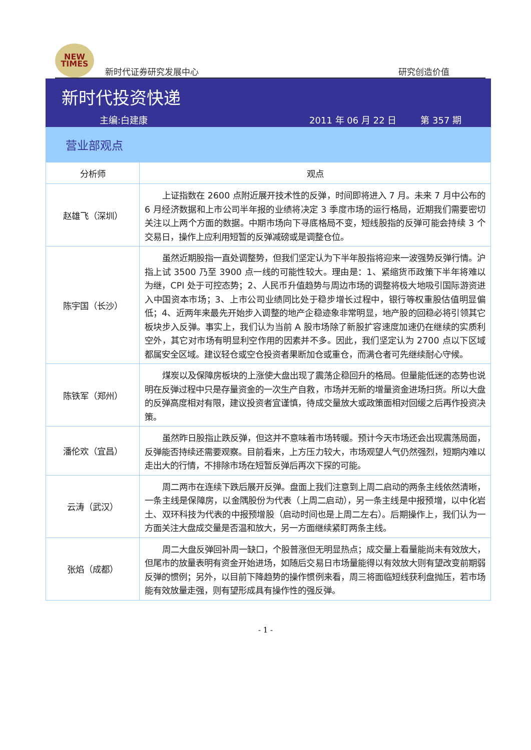NEW
TIMES
新时代证券研究发展中心
研究创造价值
新时代投资快递
主编:白建康 2011 年 06 月 22 日 第 357 期
营业部观点
| 分析师 | 观点 |
| --- | --- |
| 赵雄飞（深圳） | 上证指数在 2600 点附近展开技术性的反弹，时间即将进入 7 月。未来 7 月中公布的 6 月经济数据和上市公司半年报的业绩将决定 3 季度市场的运行格局，近期我们需要密切关注以上两个方面的数据。中期市场向下寻底格局不变，短线股指的反弹可能会持续 3 个交易日，操作上应利用短暂的反弹减磅或是调整仓位。 |
| 陈宇国（长沙） | 虽然近期股指一直处调整势，但我们坚定认为下半年股指将迎来一波强势反弹行情。沪指上试 3500 乃至 3900 点一线的可能性较大。理由是：1、紧缩货币政策下半年将难以为继，CPI 处于可控态势；2、人民币升值趋势与周边市场的调整将极大地吸引国际游资进入中国资本市场；3、上市公司业绩同比处于稳步增长过程中，银行等权重股估值明显偏低；4、近两年来最先开始步入调整的地产企稳迹象非常明显，地产股的回稳必将引领其它板块步入反弹。事实上，我们认为当前 A 股市场除了新股扩容速度加速仍在继续的实质利空外，其它对市场有明显利空作用的因素并不多。因此，我们坚定认为 2700 点以下区域都属安全区域。建议轻仓或空仓投资者果断加仓或重仓，而满仓者可先继续耐心守候。 |
| 陈铁军（郑州） | 煤炭以及保障房板块的上涨使大盘出现了震荡企稳回升的格局。但量能低迷的态势也说明在反弹过程中只是存量资金的一次生产自救，市场并无新的增量资金进场扫货。所以大盘的反弹高度相对有限，建议投资者宜谨慎，待成交量放大或政策面相对回缓之后再作投资决策。 |
| 潘伦欢（宜昌） | 虽然昨日股指止跌反弹，但这并不意味着市场转暖。预计今天市场还会出现震荡局面，反弹能否持续还需要观察。目前看来，上方压力较大，市场观望人气仍然强烈，短期内难以走出大的行情，不排除市场在短暂反弹后再次下探的可能。 |
| 云涛（武汉） | 周二两市在连续下跌后展开反弹。盘面上我们注意到上周二启动的两条主线依然清晰，一条主线是保障房，以金隅股份为代表（上周二启动），另一条主线是中报预增，以中化岩土、双环科技为代表的中报预增股（启动时间也是上周二左右）。后期操作上，我们认为一方面关注大盘成交量是否温和放大，另一方面继续紧盯两条主线。 |
| 张焰（成都） | 周二大盘反弹回补周一缺口，个股普涨但无明显热点；成交量上看量能尚未有效放大，但尾市的放量表明有资金开始进场，如随后交易日市场量能得以有效放大则有望改变前期弱反弹的惯例；另外，以目前下降趋势的操作惯例来看，周三将面临短线获利盘抛压，若市场能有效放量走强，则有望形成具有操作性的强反弹。 |
- 1 -